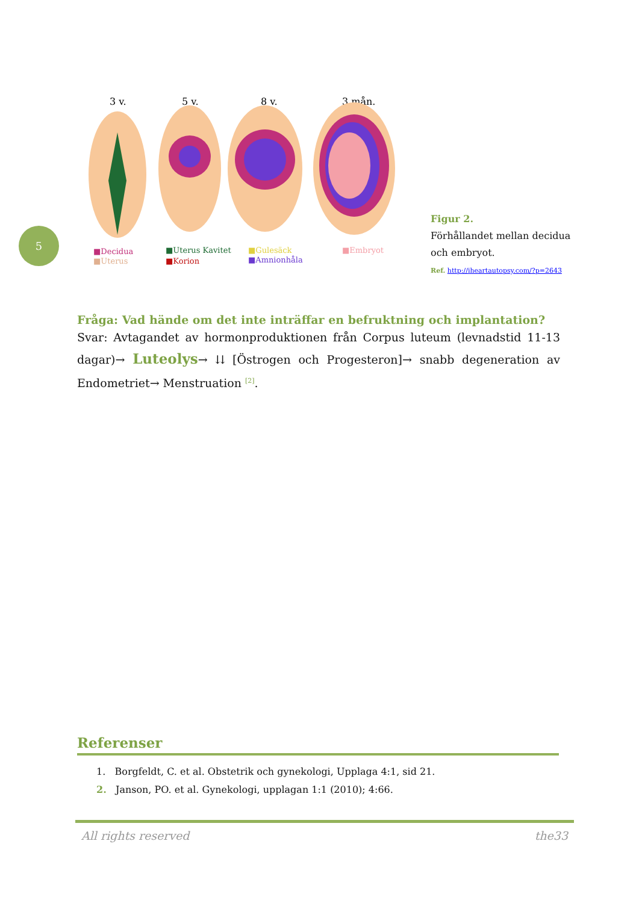5
3 v.
5 v.
8 v.
3 mån.
■Decidua
■Uterus
■Uterus Kavitet
■Korion
■Gulesäck
■Amnionhåla
■Embryot
Figur 2.
Förhållandet mellan decidua och embryot.
Ref. http://iheartautopsy.com/?p=2643
Fråga: Vad hände om det inte inträffar en befruktning och implantation?
Svar: Avtagandet av hormonproduktionen från Corpus luteum (levnadstid 11-13 dagar)→ Luteolys→ ⇊ [Östrogen och Progesteron]→ snabb degeneration av Endometriet→ Menstruation <sup>[2]</sup>.
Referenser
1. Borgfeldt, C. et al. Obstetrik och gynekologi, Upplaga 4:1, sid 21.
2. Janson, PO. et al. Gynekologi, upplagan 1:1 (2010); 4:66.
All rights reserved the33